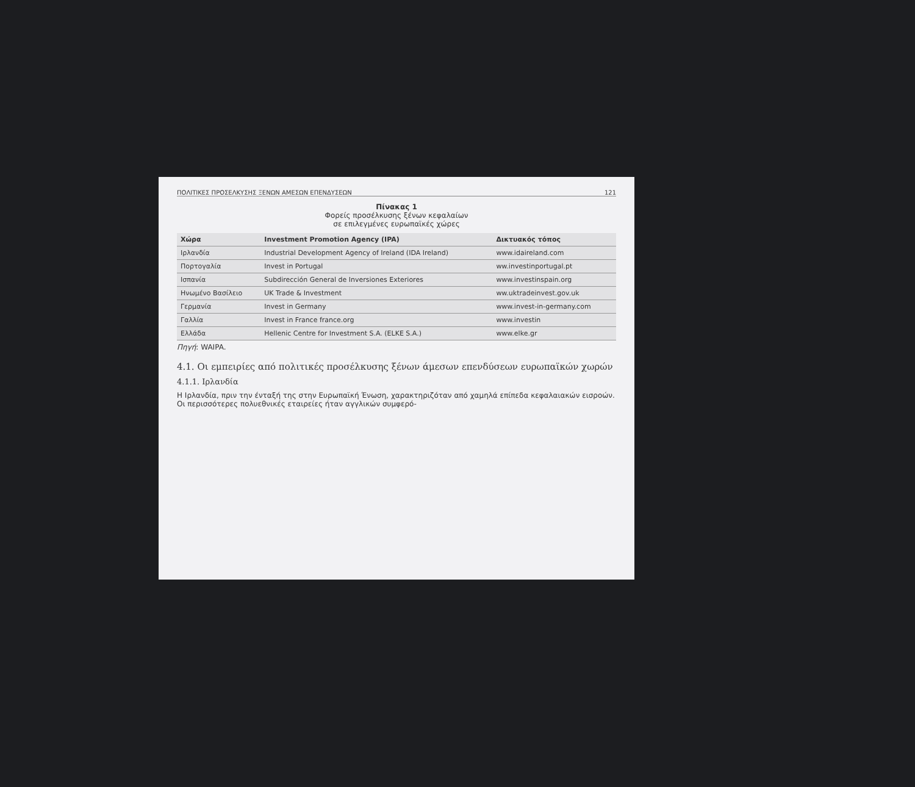ΠΟΛΙΤΙΚΕΣ ΠΡΟΣΕΛΚΥΣΗΣ ΞΕΝΩΝ ΑΜΕΣΩΝ ΕΠΕΝΔΥΣΕΩΝ 121
Πίνακας 1
Φορείς προσέλκυσης ξένων κεφαλαίων
σε επιλεγμένες ευρωπαϊκές χώρες
| Χώρα | Investment Promotion Agency (IPA) | Δικτυακός τόπος |
| --- | --- | --- |
| Ιρλανδία | Industrial Development Agency of Ireland (IDA Ireland) | www.idaireland.com |
| Πορτογαλία | Invest in Portugal | ww.investinportugal.pt |
| Ισπανία | Subdirección General de Inversiones Exteriores | www.investinspain.org |
| Ηνωμένο Βασίλειο | UK Trade & Investment | ww.uktradeinvest.gov.uk |
| Γερμανία | Invest in Germany | www.invest-in-germany.com |
| Γαλλία | Invest in France france.org | www.investin |
| Ελλάδα | Hellenic Centre for Investment S.A. (ELKE S.A.) | www.elke.gr |
Πηγή: WAIPA.
4.1. Οι εμπειρίες από πολιτικές προσέλκυσης ξένων άμεσων επενδύσεων ευρωπαϊκών χωρών
4.1.1. Ιρλανδία
Η Ιρλανδία, πριν την ένταξή της στην Ευρωπαϊκή Ένωση, χαρακτηριζόταν από χαμηλά επίπεδα κεφαλαιακών εισροών. Οι περισσότερες πολυεθνικές εταιρείες ήταν αγγλικών συμφερό-